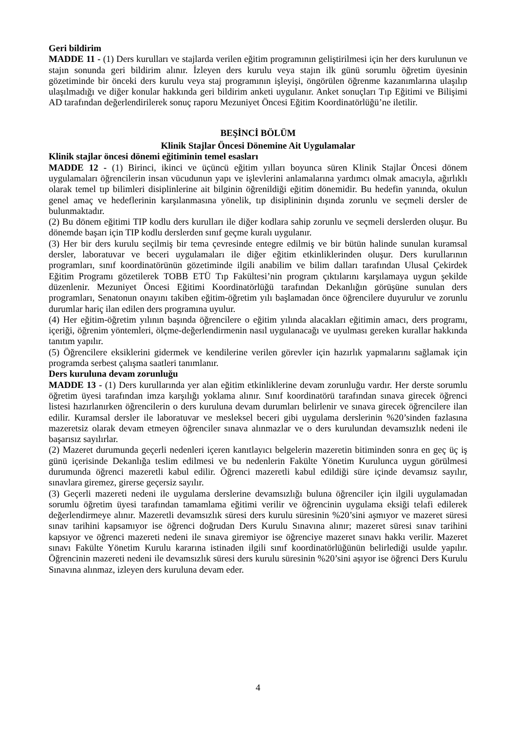Geri bildirim
MADDE 11 - (1) Ders kurulları ve stajlarda verilen eğitim programının geliştirilmesi için her ders kurulunun ve stajın sonunda geri bildirim alınır. İzleyen ders kurulu veya stajın ilk günü sorumlu öğretim üyesinin gözetiminde bir önceki ders kurulu veya staj programının işleyişi, öngörülen öğrenme kazanımlarına ulaşılıp ulaşılmadığı ve diğer konular hakkında geri bildirim anketi uygulanır. Anket sonuçları Tıp Eğitimi ve Bilişimi AD tarafından değerlendirilerek sonuç raporu Mezuniyet Öncesi Eğitim Koordinatörlüğü’ne iletilir.
BEŞİNCİ BÖLÜM
Klinik Stajlar Öncesi Dönemine Ait Uygulamalar
Klinik stajlar öncesi dönemi eğitiminin temel esasları
MADDE 12 - (1) Birinci, ikinci ve üçüncü eğitim yılları boyunca süren Klinik Stajlar Öncesi dönem uygulamaları öğrencilerin insan vücudunun yapı ve işlevlerini anlamalarına yardımcı olmak amacıyla, ağırlıklı olarak temel tıp bilimleri disiplinlerine ait bilginin öğrenildiği eğitim dönemidir. Bu hedefin yanında, okulun genel amaç ve hedeflerinin karşılanmasına yönelik, tıp disiplininin dışında zorunlu ve seçmeli dersler de bulunmaktadır.
(2) Bu dönem eğitimi TIP kodlu ders kurulları ile diğer kodlara sahip zorunlu ve seçmeli derslerden oluşur. Bu dönemde başarı için TIP kodlu derslerden sınıf geçme kuralı uygulanır.
(3) Her bir ders kurulu seçilmiş bir tema çevresinde entegre edilmiş ve bir bütün halinde sunulan kuramsal dersler, laboratuvar ve beceri uygulamaları ile diğer eğitim etkinliklerinden oluşur. Ders kurullarının programları, sınıf koordinatörünün gözetiminde ilgili anabilim ve bilim dalları tarafından Ulusal Çekirdek Eğitim Programı gözetilerek TOBB ETÜ Tıp Fakültesi’nin program çıktılarını karşılamaya uygun şekilde düzenlenir. Mezuniyet Öncesi Eğitimi Koordinatörlüğü tarafından Dekanlığın görüşüne sunulan ders programları, Senatonun onayını takiben eğitim-öğretim yılı başlamadan önce öğrencilere duyurulur ve zorunlu durumlar hariç ilan edilen ders programına uyulur.
(4) Her eğitim-öğretim yılının başında öğrencilere o eğitim yılında alacakları eğitimin amacı, ders programı, içeriği, öğrenim yöntemleri, ölçme-değerlendirmenin nasıl uygulanacağı ve uyulması gereken kurallar hakkında tanıtım yapılır.
(5) Öğrencilere eksiklerini gidermek ve kendilerine verilen görevler için hazırlık yapmalarını sağlamak için programda serbest çalışma saatleri tanımlanır.
Ders kuruluna devam zorunluğu
MADDE 13 - (1) Ders kurullarında yer alan eğitim etkinliklerine devam zorunluğu vardır. Her derste sorumlu öğretim üyesi tarafından imza karşılığı yoklama alınır. Sınıf koordinatörü tarafından sınava girecek öğrenci listesi hazırlanırken öğrencilerin o ders kuruluna devam durumları belirlenir ve sınava girecek öğrencilere ilan edilir. Kuramsal dersler ile laboratuvar ve mesleksel beceri gibi uygulama derslerinin %20’sinden fazlasına mazeretsiz olarak devam etmeyen öğrenciler sınava alınmazlar ve o ders kurulundan devamsızlık nedeni ile başarısız sayılırlar.
(2) Mazeret durumunda geçerli nedenleri içeren kanıtlayıcı belgelerin mazeretin bitiminden sonra en geç üç iş günü içerisinde Dekanlığa teslim edilmesi ve bu nedenlerin Fakülte Yönetim Kurulunca uygun görülmesi durumunda öğrenci mazeretli kabul edilir. Öğrenci mazeretli kabul edildiği süre içinde devamsız sayılır, sınavlara giremez, girerse geçersiz sayılır.
(3) Geçerli mazereti nedeni ile uygulama derslerine devamsızlığı buluna öğrenciler için ilgili uygulamadan sorumlu öğretim üyesi tarafından tamamlama eğitimi verilir ve öğrencinin uygulama eksiği telafi edilerek değerlendirmeye alınır. Mazeretli devamsızlık süresi ders kurulu süresinin %20’sini aşmıyor ve mazeret süresi sınav tarihini kapsamıyor ise öğrenci doğrudan Ders Kurulu Sınavına alınır; mazeret süresi sınav tarihini kapsıyor ve öğrenci mazereti nedeni ile sınava giremiyor ise öğrenciye mazeret sınavı hakkı verilir. Mazeret sınavı Fakülte Yönetim Kurulu kararına istinaden ilgili sınıf koordinatörlüğünün belirlediği usulde yapılır. Öğrencinin mazereti nedeni ile devamsızlık süresi ders kurulu süresinin %20’sini aşıyor ise öğrenci Ders Kurulu Sınavına alınmaz, izleyen ders kuruluna devam eder.
4